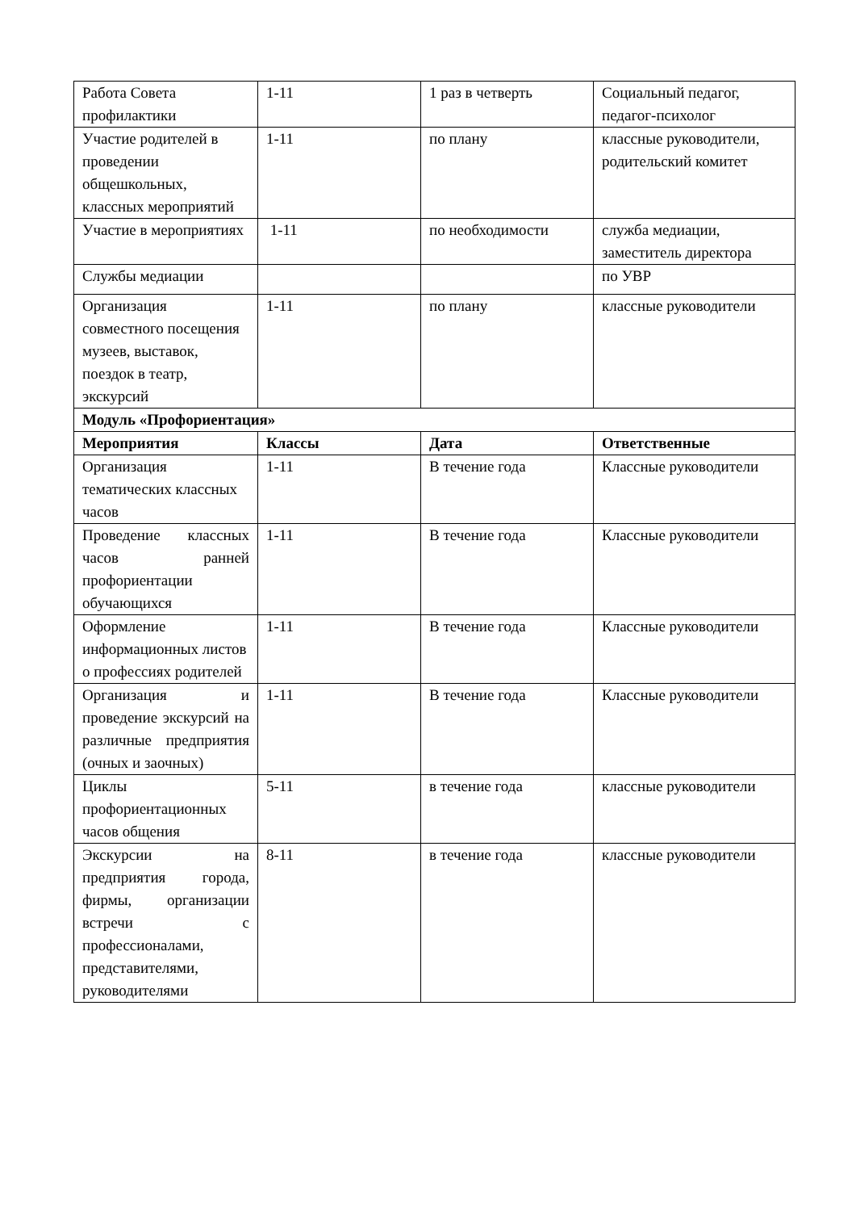| Работа Совета профилактики | 1-11 | 1 раз в четверть | Социальный педагог, педагог-психолог |
| Участие родителей в проведении общешкольных, классных мероприятий | 1-11 | по плану | классные руководители, родительский комитет |
| Участие в мероприятиях | 1-11 | по необходимости | служба медиации, заместитель директора |
| Службы медиации | | | по УВР |
| Организация совместного посещения музеев, выставок, поездок в театр, экскурсий | 1-11 | по плану | классные руководители |
| Модуль «Профориентация» | | | |
| Мероприятия | Классы | Дата | Ответственные |
| Организация тематических классных часов | 1-11 | В течение года | Классные руководители |
| Проведение классных часов ранней профориентации обучающихся | 1-11 | В течение года | Классные руководители |
| Оформление информационных листов о профессиях родителей | 1-11 | В течение года | Классные руководители |
| Организация и проведение экскурсий на различные предприятия (очных и заочных) | 1-11 | В течение года | Классные руководители |
| Циклы профориентационных часов общения | 5-11 | в течение года | классные руководители |
| Экскурсии на предприятия города, фирмы, организации встречи с профессионалами, представителями, руководителями | 8-11 | в течение года | классные руководители |